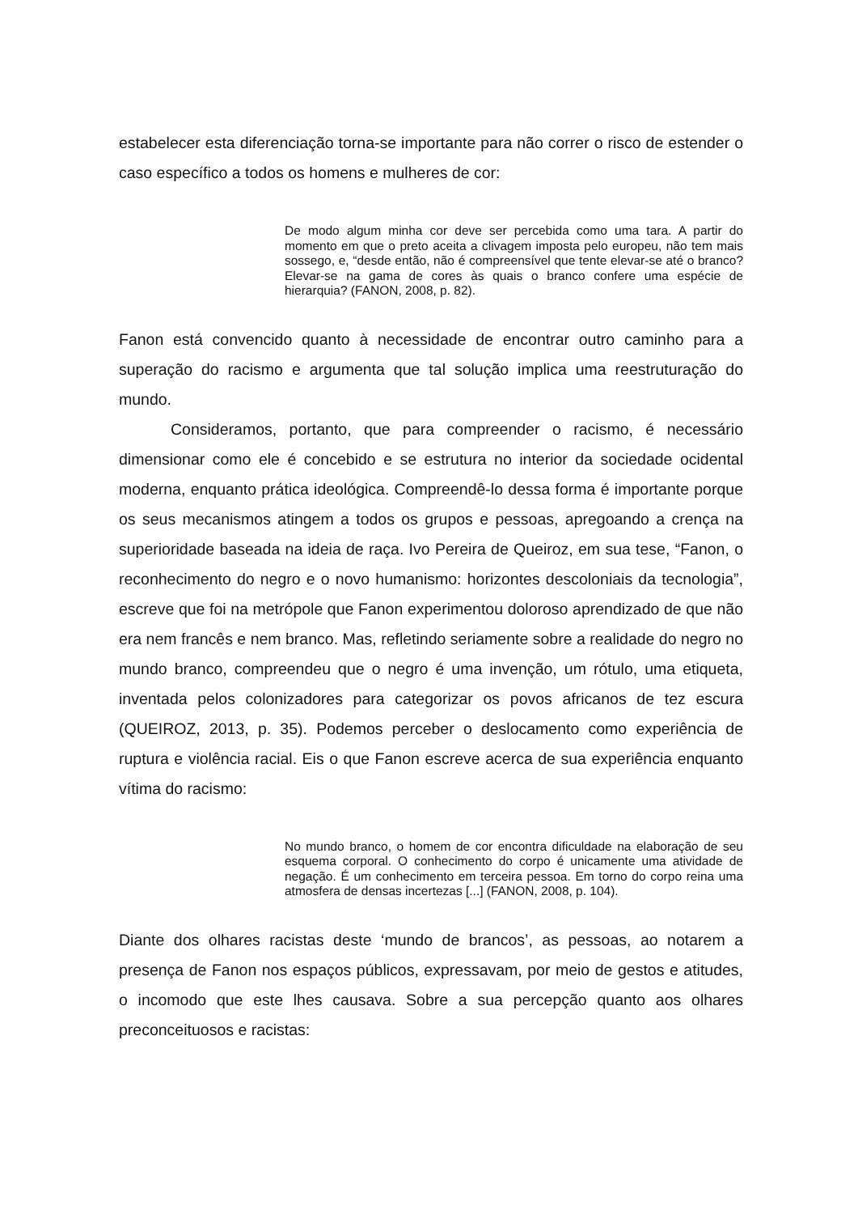estabelecer esta diferenciação torna-se importante para não correr o risco de estender o caso específico a todos os homens e mulheres de cor:
De modo algum minha cor deve ser percebida como uma tara. A partir do momento em que o preto aceita a clivagem imposta pelo europeu, não tem mais sossego, e, “desde então, não é compreensível que tente elevar-se até o branco? Elevar-se na gama de cores às quais o branco confere uma espécie de hierarquia? (FANON, 2008, p. 82).
Fanon está convencido quanto à necessidade de encontrar outro caminho para a superação do racismo e argumenta que tal solução implica uma reestruturação do mundo.
Consideramos, portanto, que para compreender o racismo, é necessário dimensionar como ele é concebido e se estrutura no interior da sociedade ocidental moderna, enquanto prática ideológica. Compreendê-lo dessa forma é importante porque os seus mecanismos atingem a todos os grupos e pessoas, apregoando a crença na superioridade baseada na ideia de raça. Ivo Pereira de Queiroz, em sua tese, “Fanon, o reconhecimento do negro e o novo humanismo: horizontes descoloniais da tecnologia”, escreve que foi na metrópole que Fanon experimentou doloroso aprendizado de que não era nem francês e nem branco. Mas, refletindo seriamente sobre a realidade do negro no mundo branco, compreendeu que o negro é uma invenção, um rótulo, uma etiqueta, inventada pelos colonizadores para categorizar os povos africanos de tez escura (QUEIROZ, 2013, p. 35). Podemos perceber o deslocamento como experiência de ruptura e violência racial. Eis o que Fanon escreve acerca de sua experiência enquanto vítima do racismo:
No mundo branco, o homem de cor encontra dificuldade na elaboração de seu esquema corporal. O conhecimento do corpo é unicamente uma atividade de negação. É um conhecimento em terceira pessoa. Em torno do corpo reina uma atmosfera de densas incertezas [...] (FANON, 2008, p. 104).
Diante dos olhares racistas deste ‘mundo de brancos’, as pessoas, ao notarem a presença de Fanon nos espaços públicos, expressavam, por meio de gestos e atitudes, o incomodo que este lhes causava. Sobre a sua percepção quanto aos olhares preconceituosos e racistas: